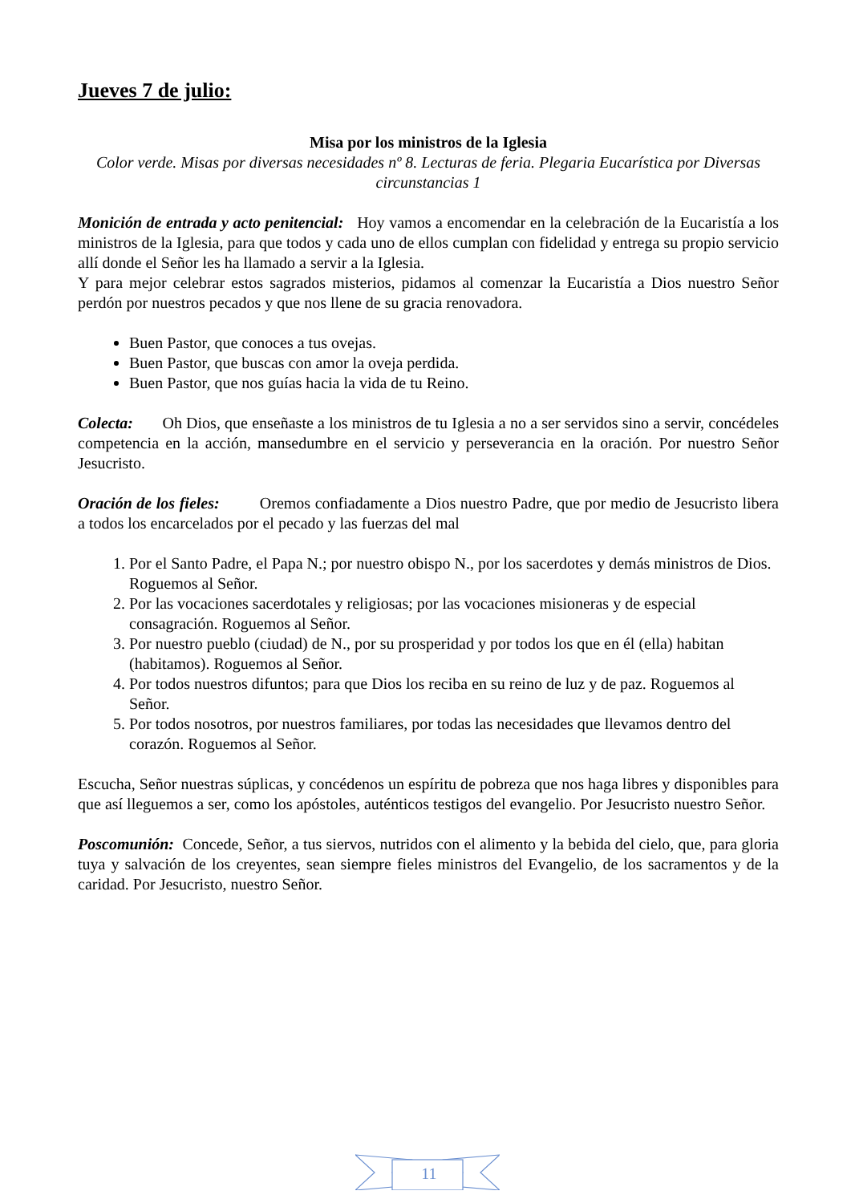Jueves 7 de julio:
Misa por los ministros de la Iglesia
Color verde. Misas por diversas necesidades nº 8. Lecturas de feria. Plegaria Eucarística por Diversas circunstancias 1
Monición de entrada y acto penitencial: Hoy vamos a encomendar en la celebración de la Eucaristía a los ministros de la Iglesia, para que todos y cada uno de ellos cumplan con fidelidad y entrega su propio servicio allí donde el Señor les ha llamado a servir a la Iglesia.
Y para mejor celebrar estos sagrados misterios, pidamos al comenzar la Eucaristía a Dios nuestro Señor perdón por nuestros pecados y que nos llene de su gracia renovadora.
Buen Pastor, que conoces a tus ovejas.
Buen Pastor, que buscas con amor la oveja perdida.
Buen Pastor, que nos guías hacia la vida de tu Reino.
Colecta: Oh Dios, que enseñaste a los ministros de tu Iglesia a no a ser servidos sino a servir, concédeles competencia en la acción, mansedumbre en el servicio y perseverancia en la oración. Por nuestro Señor Jesucristo.
Oración de los fieles: Oremos confiadamente a Dios nuestro Padre, que por medio de Jesucristo libera a todos los encarcelados por el pecado y las fuerzas del mal
1. Por el Santo Padre, el Papa N.; por nuestro obispo N., por los sacerdotes y demás ministros de Dios. Roguemos al Señor.
2. Por las vocaciones sacerdotales y religiosas; por las vocaciones misioneras y de especial consagración. Roguemos al Señor.
3. Por nuestro pueblo (ciudad) de N., por su prosperidad y por todos los que en él (ella) habitan (habitamos). Roguemos al Señor.
4. Por todos nuestros difuntos; para que Dios los reciba en su reino de luz y de paz. Roguemos al Señor.
5. Por todos nosotros, por nuestros familiares, por todas las necesidades que llevamos dentro del corazón. Roguemos al Señor.
Escucha, Señor nuestras súplicas, y concédenos un espíritu de pobreza que nos haga libres y disponibles para que así lleguemos a ser, como los apóstoles, auténticos testigos del evangelio. Por Jesucristo nuestro Señor.
Poscomunión: Concede, Señor, a tus siervos, nutridos con el alimento y la bebida del cielo, que, para gloria tuya y salvación de los creyentes, sean siempre fieles ministros del Evangelio, de los sacramentos y de la caridad. Por Jesucristo, nuestro Señor.
11